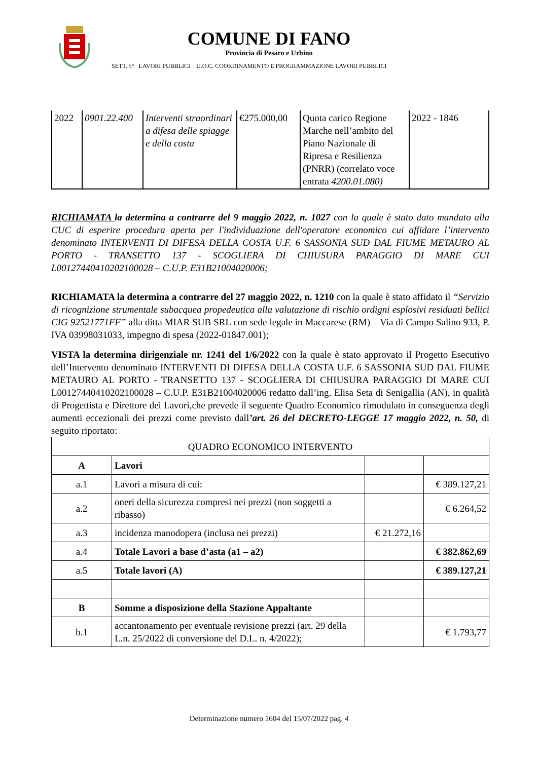COMUNE DI FANO
Provincia di Pesaro e Urbino
SETT. 5° LAVORI PUBBLICI U.O.C. COORDINAMENTO E PROGRAMMAZIONE LAVORI PUBBLICI
| 2022 | 0901.22.400 | Interventi straordinari a difesa delle spiagge e della costa | €275.000,00 | Quota carico Regione Marche nell’ambito del Piano Nazionale di Ripresa e Resilienza (PNRR) (correlato voce entrata 4200.01.080) | 2022 - 1846 |
RICHIAMATA la determina a contrarre del 9 maggio 2022, n. 1027 con la quale è stato dato mandato alla CUC di esperire procedura aperta per l'individuazione dell'operatore economico cui affidare l’intervento denominato INTERVENTI DI DIFESA DELLA COSTA U.F. 6 SASSONIA SUD DAL FIUME METAURO AL PORTO - TRANSETTO 137 - SCOGLIERA DI CHIUSURA PARAGGIO DI MARE CUI L00127440410202100028 – C.U.P. E31B21004020006;
RICHIAMATA la determina a contrarre del 27 maggio 2022, n. 1210 con la quale è stato affidato il “Servizio di ricognizione strumentale subacquea propedeutica alla valutazione di rischio ordigni esplosivi residuati bellici CIG 92521771FF” alla ditta MIAR SUB SRL con sede legale in Maccarese (RM) – Via di Campo Salino 933, P. IVA 03998031033, impegno di spesa (2022-01847.001);
VISTA la determina dirigenziale nr. 1241 del 1/6/2022 con la quale è stato approvato il Progetto Esecutivo dell’Intervento denominato INTERVENTI DI DIFESA DELLA COSTA U.F. 6 SASSONIA SUD DAL FIUME METAURO AL PORTO - TRANSETTO 137 - SCOGLIERA DI CHIUSURA PARAGGIO DI MARE CUI L00127440410202100028 – C.U.P. E31B21004020006 redatto dall’ing. Elisa Seta di Senigallia (AN), in qualità di Progettista e Direttore dei Lavori,che prevede il seguente Quadro Economico rimodulato in conseguenza degli aumenti eccezionali dei prezzi come previsto dall’art. 26 del DECRETO-LEGGE 17 maggio 2022, n. 50, di seguito riportato:
| QUADRO ECONOMICO INTERVENTO | | | |
| --- | --- | --- | --- |
| A | Lavori | | |
| a.1 | Lavori a misura di cui: | | € 389.127,21 |
| a.2 | oneri della sicurezza compresi nei prezzi (non soggetti a ribasso) | | € 6.264,52 |
| a.3 | incidenza manodopera (inclusa nei prezzi) | € 21.272,16 | |
| a.4 | Totale Lavori a base d’asta (a1 – a2) | | € 382.862,69 |
| a.5 | Totale lavori (A) | | € 389.127,21 |
| B | Somme a disposizione della Stazione Appaltante | | |
| b.1 | accantonamento per eventuale revisione prezzi (art. 29 della L.n. 25/2022 di conversione del D.L. n. 4/2022); | | € 1.793,77 |
Determinazione numero 1604 del 15/07/2022 pag. 4